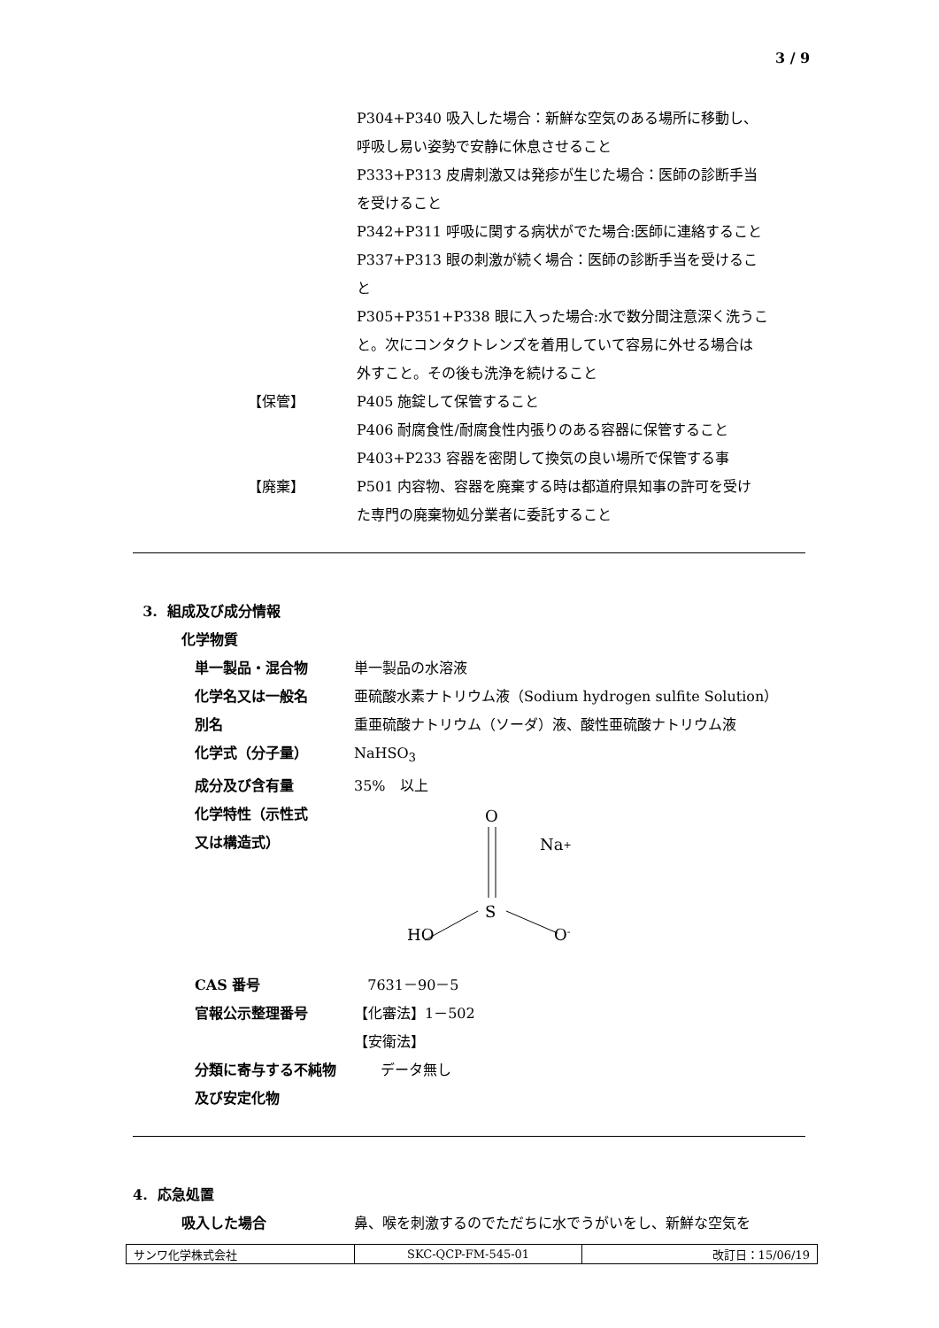3 / 9
P304+P340 吸入した場合：新鮮な空気のある場所に移動し、
呼吸し易い姿勢で安静に休息させること
P333+P313 皮膚刺激又は発疹が生じた場合：医師の診断手当
を受けること
P342+P311 呼吸に関する病状がでた場合:医師に連絡すること
P337+P313 眼の刺激が続く場合：医師の診断手当を受けるこ
と
P305+P351+P338 眼に入った場合:水で数分間注意深く洗うこ
と。次にコンタクトレンズを着用していて容易に外せる場合は
外すこと。その後も洗浄を続けること
【保管】 P405 施錠して保管すること
P406 耐腐食性/耐腐食性内張りのある容器に保管すること
P403+P233 容器を密閉して換気の良い場所で保管する事
【廃棄】 P501 内容物、容器を廃棄する時は都道府県知事の許可を受け
た専門の廃棄物処分業者に委託すること
3. 組成及び成分情報
化学物質
単一製品・混合物 単一製品の水溶液
化学名又は一般名 亜硫酸水素ナトリウム液（Sodium hydrogen sulfite Solution）
別名 重亜硫酸ナトリウム（ソーダ）液、酸性亜硫酸ナトリウム液
化学式（分子量） NaHSO<sub>3</sub>
成分及び含有量 35%　以上
化学特性（示性式
又は構造式）
O
Na+
S
HO
O-
CAS 番号 7631－90－5
官報公示整理番号 【化審法】1－502
【安衛法】
分類に寄与する不純物
及び安定化物
データ無し
4. 応急処置
吸入した場合 鼻、喉を刺激するのでただちに水でうがいをし、新鮮な空気を
| サンワ化学株式会社 | SKC-QCP-FM-545-01 | 改訂日：15/06/19 |